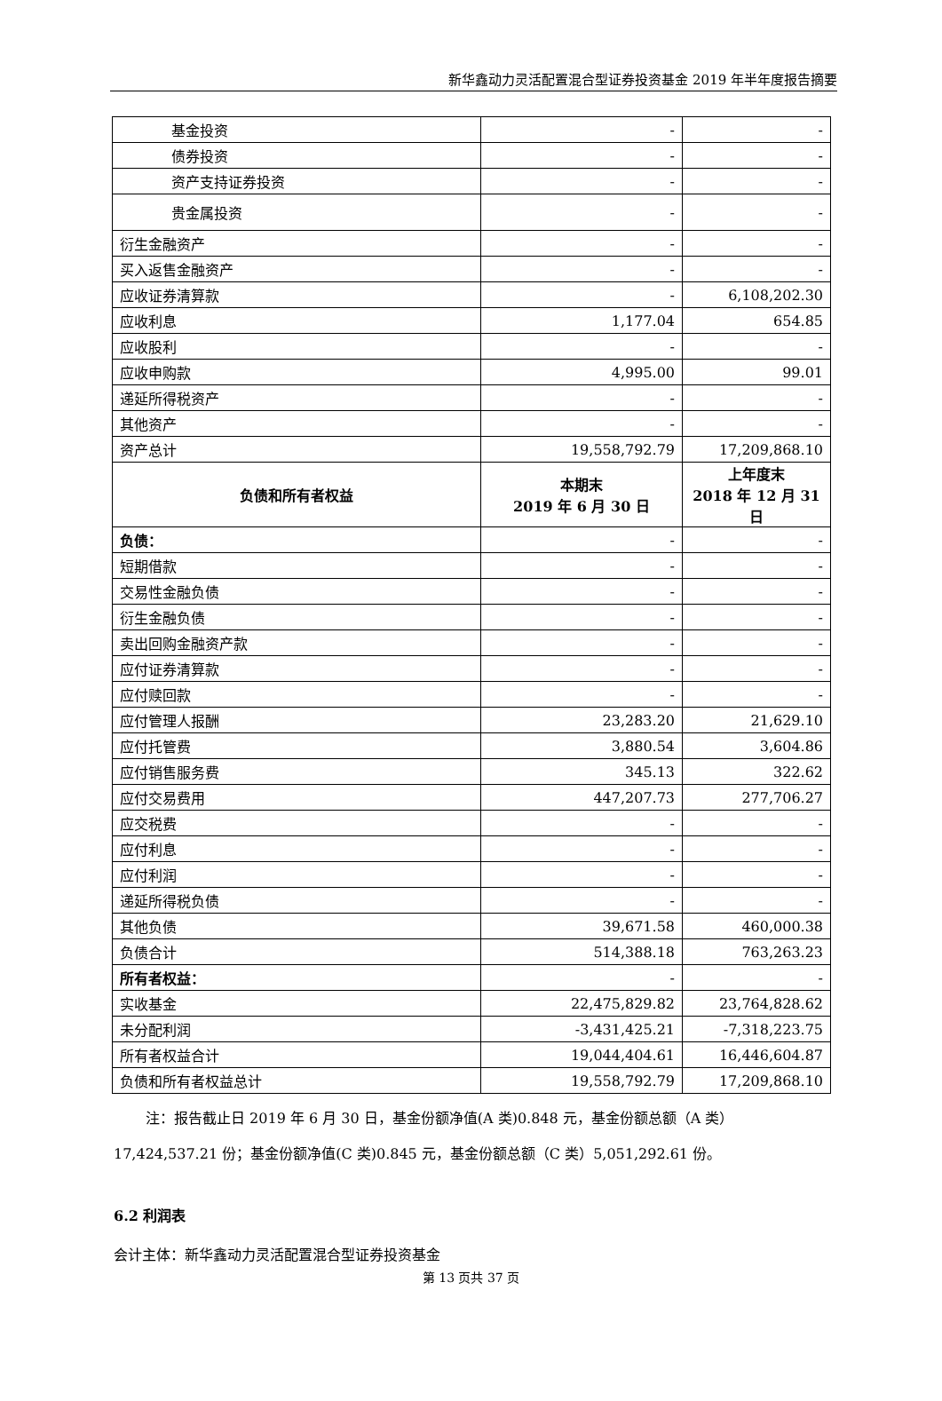新华鑫动力灵活配置混合型证券投资基金 2019 年半年度报告摘要
| 基金投资 | - | - |
| 债券投资 | - | - |
| 资产支持证券投资 | - | - |
| 贵金属投资 | - | - |
| 衍生金融资产 | - | - |
| 买入返售金融资产 | - | - |
| 应收证券清算款 | - | 6,108,202.30 |
| 应收利息 | 1,177.04 | 654.85 |
| 应收股利 | - | - |
| 应收申购款 | 4,995.00 | 99.01 |
| 递延所得税资产 | - | - |
| 其他资产 | - | - |
| 资产总计 | 19,558,792.79 | 17,209,868.10 |
| 负债和所有者权益 | 本期末 2019 年 6 月 30 日 | 上年度末 2018 年 12 月 31 日 |
| 负债： | - | - |
| 短期借款 | - | - |
| 交易性金融负债 | - | - |
| 衍生金融负债 | - | - |
| 卖出回购金融资产款 | - | - |
| 应付证券清算款 | - | - |
| 应付赎回款 | - | - |
| 应付管理人报酬 | 23,283.20 | 21,629.10 |
| 应付托管费 | 3,880.54 | 3,604.86 |
| 应付销售服务费 | 345.13 | 322.62 |
| 应付交易费用 | 447,207.73 | 277,706.27 |
| 应交税费 | - | - |
| 应付利息 | - | - |
| 应付利润 | - | - |
| 递延所得税负债 | - | - |
| 其他负债 | 39,671.58 | 460,000.38 |
| 负债合计 | 514,388.18 | 763,263.23 |
| 所有者权益： | - | - |
| 实收基金 | 22,475,829.82 | 23,764,828.62 |
| 未分配利润 | -3,431,425.21 | -7,318,223.75 |
| 所有者权益合计 | 19,044,404.61 | 16,446,604.87 |
| 负债和所有者权益总计 | 19,558,792.79 | 17,209,868.10 |
注：报告截止日 2019 年 6 月 30 日，基金份额净值(A 类)0.848 元，基金份额总额（A 类）17,424,537.21 份；基金份额净值(C 类)0.845 元，基金份额总额（C 类）5,051,292.61 份。
6.2 利润表
会计主体：新华鑫动力灵活配置混合型证券投资基金
第 13 页共 37 页